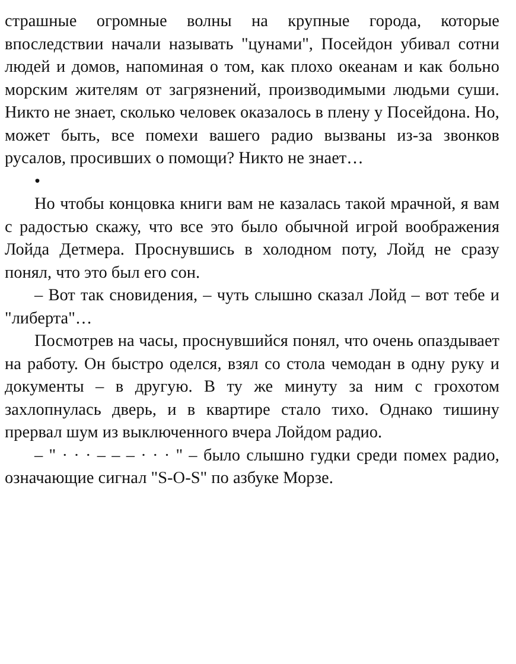страшные огромные волны на крупные города, которые впоследствии начали называть "цунами", Посейдон убивал сотни людей и домов, напоминая о том, как плохо океанам и как больно морским жителям от загрязнений, производимыми людьми суши. Никто не знает, сколько человек оказалось в плену у Посейдона. Но, может быть, все помехи вашего радио вызваны из-за звонков русалов, просивших о помощи? Никто не знает…
•
Но чтобы концовка книги вам не казалась такой мрачной, я вам с радостью скажу, что все это было обычной игрой воображения Лойда Детмера. Проснувшись в холодном поту, Лойд не сразу понял, что это был его сон.
– Вот так сновидения, – чуть слышно сказал Лойд – вот тебе и "либерта"…
Посмотрев на часы, проснувшийся понял, что очень опаздывает на работу. Он быстро оделся, взял со стола чемодан в одну руку и документы – в другую. В ту же минуту за ним с грохотом захлопнулась дверь, и в квартире стало тихо. Однако тишину прервал шум из выключенного вчера Лойдом радио.
– " · · · – – – · · · " – было слышно гудки среди помех радио, означающие сигнал "S-O-S" по азбуке Морзе.